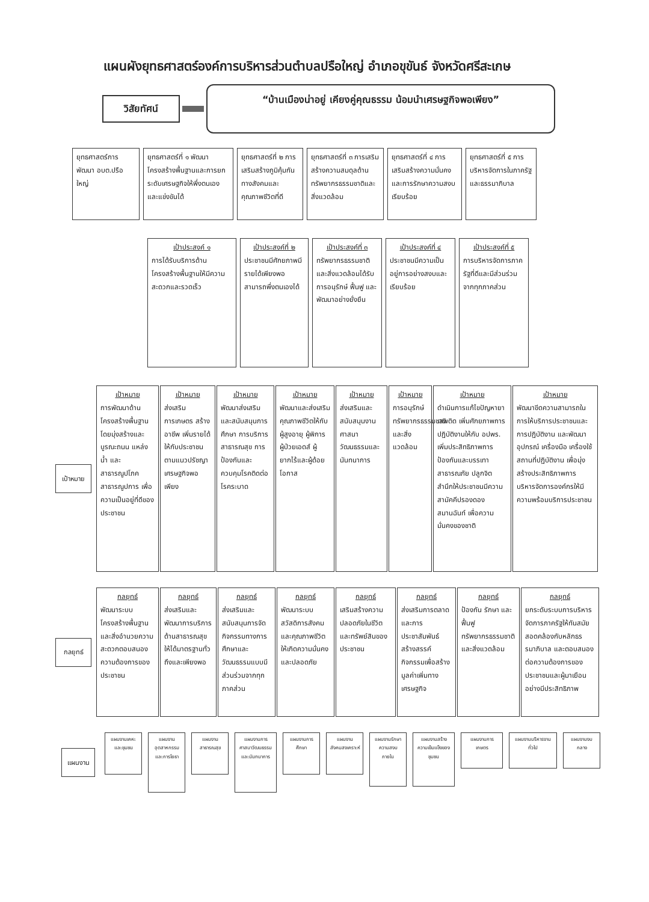แผนผังยุทธศาสตร์องค์การบริหารส่วนตำบลปรือใหญ่ อำเภอขุขันธ์ จังหวัดศรีสะเกษ
วิสัยทัศน์
“บ้านเมืองน่าอยู่ เคียงคู่คุณธรรม น้อมนำเศรษฐกิจพอเพียง”
ยุทธศาสตร์การพัฒนา อบต.ปรือใหญ่
ยุทธศาสตร์ที่ ๑ พัฒนาโครงสร้างพื้นฐานและการยกระดับเศรษฐกิจให้พึ่งตนเองและแข่งขันได้
ยุทธศาสตร์ที่ ๒ การเสริมสร้างภูมิคุ้มกันทางสังคมและคุณภาพชีวิตที่ดี
ยุทธศาสตร์ที่ ๓ การเสริมสร้างความสมดุลด้านทรัพยากรธรรมชาติและสิ่งแวดล้อม
ยุทธศาสตร์ที่ ๔ การเสริมสร้างความมั่นคงและการรักษาความสงบเรียบร้อย
ยุทธศาสตร์ที่ ๕ การบริหารจัดการในภาครัฐและธรรมาภิบาล
เป้าประสงค์ ๑
การได้รับบริการด้านโครงสร้างพื้นฐานให้มีความสะดวกและรวดเร็ว
เป้าประสงค์ที่ ๒
ประชาชนมีศักยภาพมีรายได้เพียงพอสามารถพึ่งตนเองได้
เป้าประสงค์ที่ ๓
ทรัพยากรธรรมชาติและสิ่งแวดล้อมได้รับการอนุรักษ์ ฟื้นฟู และพัฒนาอย่างยั่งยืน
เป้าประสงค์ที่ ๔
ประชาชนมีความเป็นอยู่การอย่างสงบและเรียบร้อย
เป้าประสงค์ที่ ๕
การบริหารจัดการภาครัฐที่ดีและมีส่วนร่วมจากทุกภาคส่วน
เป้าหมาย
เป้าหมาย
การพัฒนาด้านโครงสร้างพื้นฐาน โดยมุ่งสร้างและบูรณะถนน แหล่งน้ำ และสาธารณูปโภค สาธารณูปการ เพื่อความเป็นอยู่ที่ดีของประชาชน
เป้าหมาย
ส่งเสริมการเกษตร สร้างอาชีพ เพิ่มรายได้ให้กับประชาชน ตามแนวปรัชญาเศรษฐกิจพอเพียง
เป้าหมาย
พัฒนาส่งเสริมและสนับสนุนการศึกษา การบริการสาธารณสุข การป้องกันและควบคุมโรคติดต่อโรคระบาด
เป้าหมาย
พัฒนาและส่งเสริมคุณภาพชีวิตให้กับผู้สูงอายุ ผู้พิการ ผู้ป่วยเอดส์ ผู้ยากไร้และผู้ด้อยโอกาส
เป้าหมาย
ส่งเสริมและสนับสนุนงานศาสนา วัฒนธรรมและนันทนาการ
เป้าหมาย
การอนุรักษ์ทรัพยากรธรรมชาติและสิ่งแวดล้อม
เป้าหมาย
ดำเนินการแก้ไขปัญหายาเสพติด เพิ่มศักยภาพการปฏิบัติงานให้กับ อปพร. เพิ่มประสิทธิภาพการป้องกันและบรรเทาสาธารณภัย ปลูกจิตสำนึกให้ประชาชนมีความสามัคคีปรองดองสมานฉันท์ เพื่อความมั่นคงของชาติ
เป้าหมาย
พัฒนาขีดความสามารถในการให้บริการประชาชนและการปฏิบัติงาน และพัฒนาอุปกรณ์ เครื่องมือ เครื่องใช้ สถานที่ปฏิบัติงาน เพื่อมุ่งสร้างประสิทธิภาพการบริหารจัดการองค์กรให้มีความพร้อมบริการประชาชน
กลยุทธ์
กลยุทธ์
พัฒนาระบบโครงสร้างพื้นฐานและสิ่งอำนวยความสะดวกตอบสนองความต้องการของประชาชน
กลยุทธ์
ส่งเสริมและพัฒนาการบริการด้านสาธารณสุขให้ได้มาตรฐานทั่วถึงและเพียงพอ
กลยุทธ์
ส่งเสริมและสนับสนุนการจัดกิจกรรมทางการศึกษาและวัฒนธรรมแบบมีส่วนร่วมจากทุกภาคส่วน
กลยุทธ์
พัฒนาระบบสวัสดิการสังคมและคุณภาพชีวิตให้เกิดความมั่นคงและปลอดภัย
กลยุทธ์
เสริมสร้างความปลอดภัยในชีวิตและทรัพย์สินของประชาชน
กลยุทธ์
ส่งเสริมการตลาดและการประชาสัมพันธ์สร้างสรรค์กิจกรรมเพื่อสร้างมูลค่าเพิ่มทางเศรษฐกิจ
กลยุทธ์
ป้องกัน รักษา และฟื้นฟูทรัพยากรธรรมชาติและสิ่งแวดล้อม
กลยุทธ์
ยกระดับระบบการบริหารจัดการภาครัฐให้ทันสมัยสอดคล้องกับหลักธรรมาภิบาล และตอบสนองต่อความต้องการของประชาชนและผู้มาเยือนอย่างมีประสิทธิภาพ
แผนงาน
แผนงานเคหะและชุมชน
แผนงานอุตสาหกรรมและการโยธา
แผนงานสาธารณสุข
แผนงานการศาสนาวัฒนธรรมและนันทนาการ
แผนงานการศึกษา
แผนงานสังคมสงเคราะห์
แผนงานรักษาความสงบภายใน
แผนงานสร้างความเข้มแข็งของชุมชน
แผนงานการเกษตร แผนงานบริหารงานทั่วไป
แผนงานงบกลาง